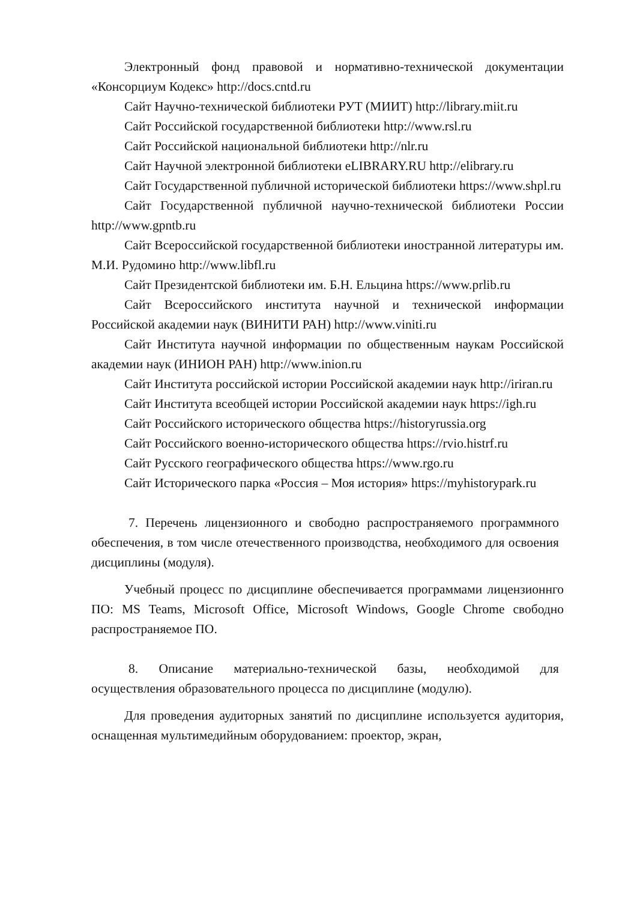Электронный фонд правовой и нормативно-технической документации «Консорциум Кодекс» http://docs.cntd.ru
Сайт Научно-технической библиотеки РУТ (МИИТ) http://library.miit.ru
Сайт Российской государственной библиотеки http://www.rsl.ru
Сайт Российской национальной библиотеки http://nlr.ru
Сайт Научной электронной библиотеки eLIBRARY.RU http://elibrary.ru
Сайт Государственной публичной исторической библиотеки https://www.shpl.ru
Сайт Государственной публичной научно-технической библиотеки России http://www.gpntb.ru
Сайт Всероссийской государственной библиотеки иностранной литературы им. М.И. Рудомино http://www.libfl.ru
Сайт Президентской библиотеки им. Б.Н. Ельцина https://www.prlib.ru
Сайт Всероссийского института научной и технической информации Российской академии наук (ВИНИТИ РАН) http://www.viniti.ru
Сайт Института научной информации по общественным наукам Российской академии наук (ИНИОН РАН) http://www.inion.ru
Сайт Института российской истории Российской академии наук http://iriran.ru
Сайт Института всеобщей истории Российской академии наук https://igh.ru
Сайт Российского исторического общества https://historyrussia.org
Сайт Российского военно-исторического общества https://rvio.histrf.ru
Сайт Русского географического общества https://www.rgo.ru
Сайт Исторического парка «Россия – Моя история» https://myhistorypark.ru
7. Перечень лицензионного и свободно распространяемого программного обеспечения, в том числе отечественного производства, необходимого для освоения дисциплины (модуля).
Учебный процесс по дисциплине обеспечивается программами лицензионнго ПО: MS Teams, Microsoft Office, Microsoft Windows, Google Chrome свободно распространяемое ПО.
8. Описание материально-технической базы, необходимой для осуществления образовательного процесса по дисциплине (модулю).
Для проведения аудиторных занятий по дисциплине используется аудитория, оснащенная мультимедийным оборудованием: проектор, экран,